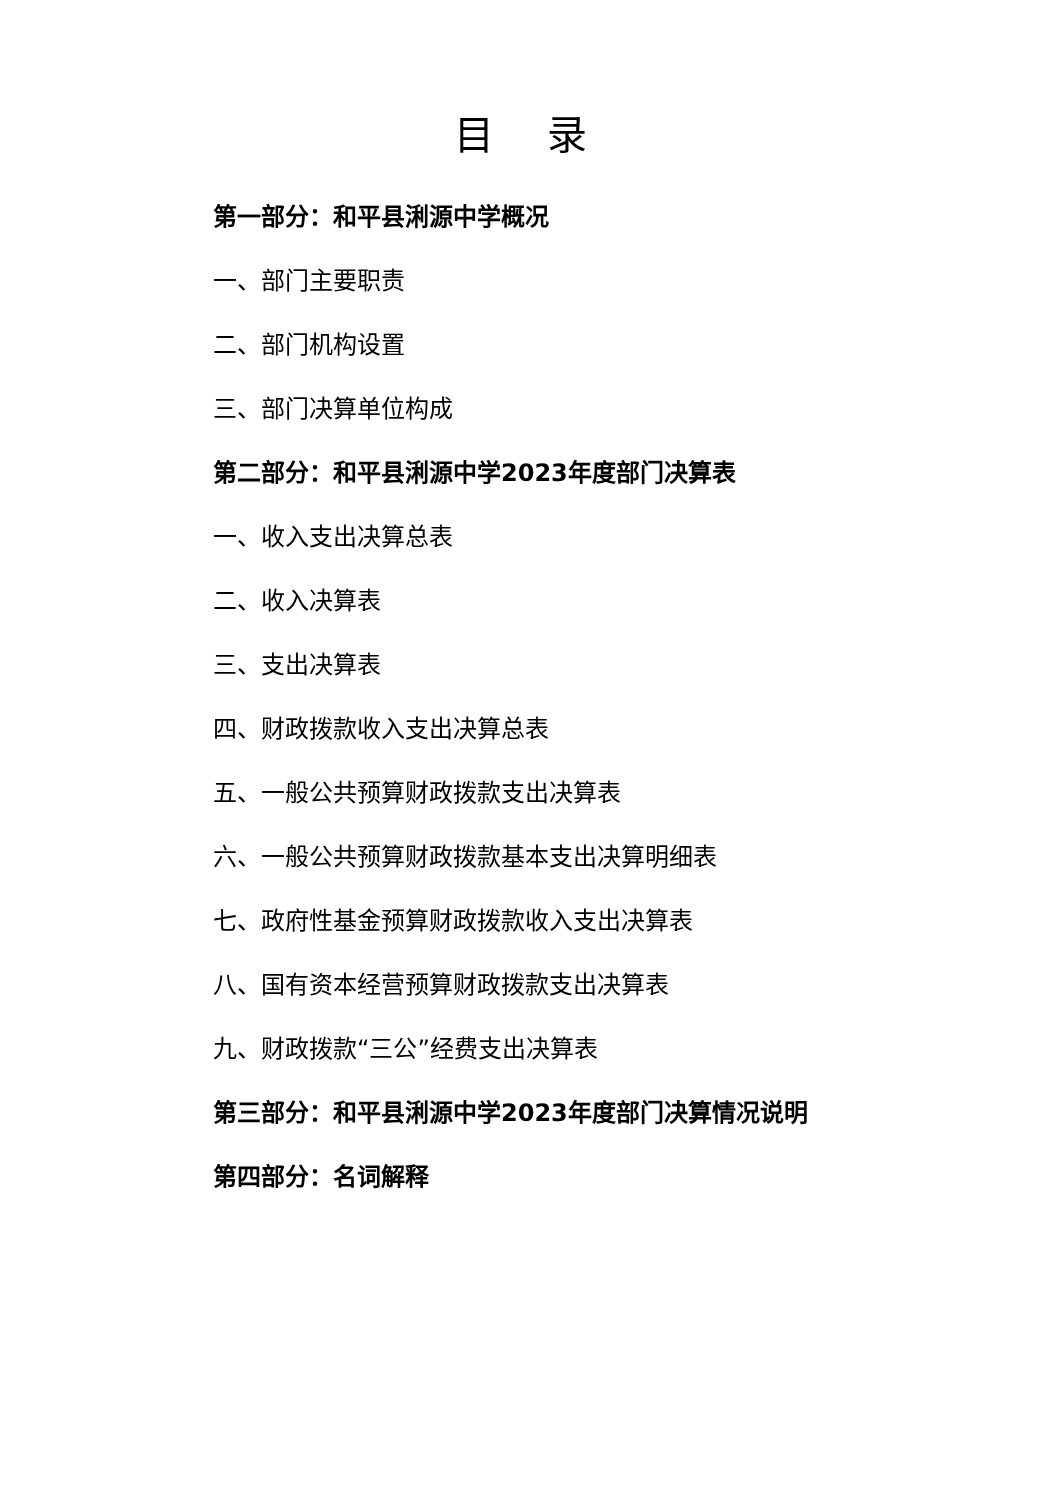目 录
第一部分：和平县浰源中学概况
一、部门主要职责
二、部门机构设置
三、部门决算单位构成
第二部分：和平县浰源中学2023年度部门决算表
一、收入支出决算总表
二、收入决算表
三、支出决算表
四、财政拨款收入支出决算总表
五、一般公共预算财政拨款支出决算表
六、一般公共预算财政拨款基本支出决算明细表
七、政府性基金预算财政拨款收入支出决算表
八、国有资本经营预算财政拨款支出决算表
九、财政拨款“三公”经费支出决算表
第三部分：和平县浰源中学2023年度部门决算情况说明
第四部分：名词解释